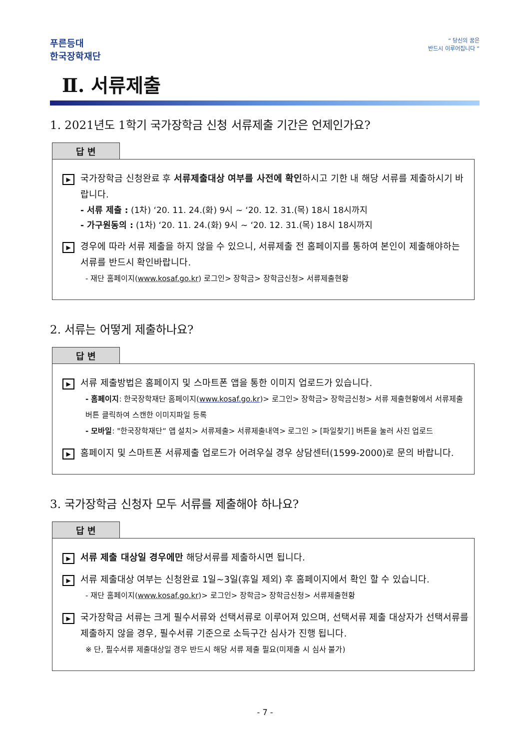푸른등대
한국장학재단
“ 당신의 꿈은
반드시 이루어집니다 ”
Ⅱ. 서류제출
1. 2021년도 1학기 국가장학금 신청 서류제출 기간은 언제인가요?
답 변
▶
국가장학금 신청완료 후 서류제출대상 여부를 사전에 확인하시고 기한 내 해당 서류를 제출하시기 바랍니다.
- 서류 제출 : (1차) ‘20. 11. 24.(화) 9시 ~ ‘20. 12. 31.(목) 18시 18시까지
- 가구원동의 : (1차) ‘20. 11. 24.(화) 9시 ~ ‘20. 12. 31.(목) 18시 18시까지
▶
경우에 따라 서류 제출을 하지 않을 수 있으니, 서류제출 전 홈페이지를 통하여 본인이 제출해야하는 서류를 반드시 확인바랍니다.
- 재단 홈페이지(www.kosaf.go.kr) 로그인> 장학금> 장학금신청> 서류제출현황
2. 서류는 어떻게 제출하나요?
답 변
▶
서류 제출방법은 홈페이지 및 스마트폰 앱을 통한 이미지 업로드가 있습니다.
- 홈페이지: 한국장학재단 홈페이지(www.kosaf.go.kr)> 로그인> 장학금> 장학금신청> 서류 제출현황에서 서류제출 버튼 클릭하여 스캔한 이미지파일 등록
- 모바일: "한국장학재단“ 앱 설치> 서류제출> 서류제출내역> 로그인 > [파일찾기] 버튼을 눌러 사진 업로드
▶
홈페이지 및 스마트폰 서류제출 업로드가 어려우실 경우 상담센터(1599-2000)로 문의 바랍니다.
3. 국가장학금 신청자 모두 서류를 제출해야 하나요?
답 변
▶
서류 제출 대상일 경우에만 해당서류를 제출하시면 됩니다.
▶
서류 제출대상 여부는 신청완료 1일~3일(휴일 제외) 후 홈페이지에서 확인 할 수 있습니다.
- 재단 홈페이지(www.kosaf.go.kr)> 로그인> 장학금> 장학금신청> 서류제출현황
▶
국가장학금 서류는 크게 필수서류와 선택서류로 이루어져 있으며, 선택서류 제출 대상자가 선택서류를 제출하지 않을 경우, 필수서류 기준으로 소득구간 심사가 진행 됩니다.
※ 단, 필수서류 제출대상일 경우 반드시 해당 서류 제출 필요(미제출 시 심사 불가)
- 7 -